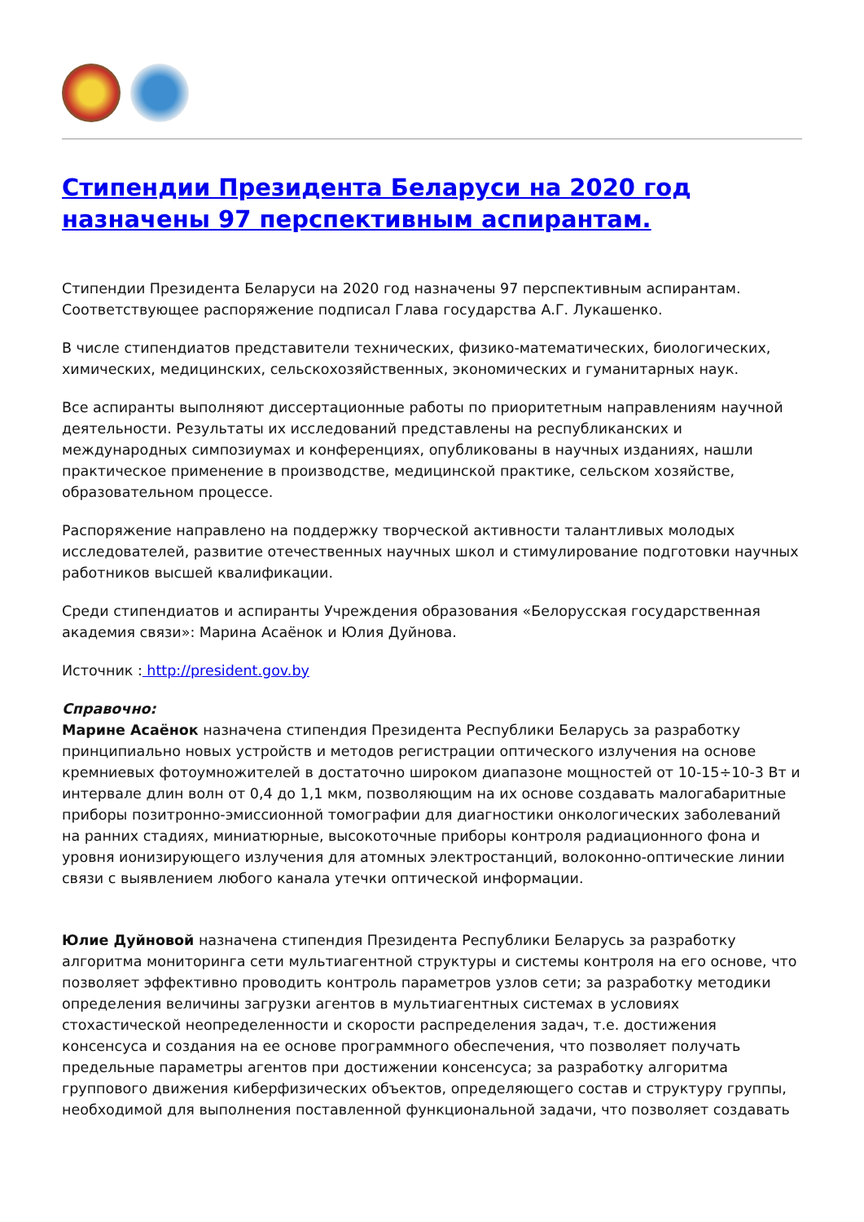Стипендии Президента Беларуси на 2020 год назначены 97 перспективным аспирантам.
Стипендии Президента Беларуси на 2020 год назначены 97 перспективным аспирантам. Соответствующее распоряжение подписал Глава государства А.Г. Лукашенко.
В числе стипендиатов представители технических, физико-математических, биологических, химических, медицинских, сельскохозяйственных, экономических и гуманитарных наук.
Все аспиранты выполняют диссертационные работы по приоритетным направлениям научной деятельности. Результаты их исследований представлены на республиканских и международных симпозиумах и конференциях, опубликованы в научных изданиях, нашли практическое применение в производстве, медицинской практике, сельском хозяйстве, образовательном процессе.
Распоряжение направлено на поддержку творческой активности талантливых молодых исследователей, развитие отечественных научных школ и стимулирование подготовки научных работников высшей квалификации.
Среди стипендиатов и аспиранты Учреждения образования «Белорусская государственная академия связи»: Марина Асаёнок и Юлия Дуйнова.
Источник : http://president.gov.by
Справочно:
Марине Асаёнок назначена стипендия Президента Республики Беларусь за разработку принципиально новых устройств и методов регистрации оптического излучения на основе кремниевых фотоумножителей в достаточно широком диапазоне мощностей от 10-15÷10-3 Вт и интервале длин волн от 0,4 до 1,1 мкм, позволяющим на их основе создавать малогабаритные приборы позитронно-эмиссионной томографии для диагностики онкологических заболеваний на ранних стадиях, миниатюрные, высокоточные приборы контроля радиационного фона и уровня ионизирующего излучения для атомных электростанций, волоконно-оптические линии связи с выявлением любого канала утечки оптической информации.
Юлие Дуйновой назначена стипендия Президента Республики Беларусь за разработку алгоритма мониторинга сети мультиагентной структуры и системы контроля на его основе, что позволяет эффективно проводить контроль параметров узлов сети; за разработку методики определения величины загрузки агентов в мультиагентных системах в условиях стохастической неопределенности и скорости распределения задач, т.е. достижения консенсуса и создания на ее основе программного обеспечения, что позволяет получать предельные параметры агентов при достижении консенсуса; за разработку алгоритма группового движения киберфизических объектов, определяющего состав и структуру группы, необходимой для выполнения поставленной функциональной задачи, что позволяет создавать